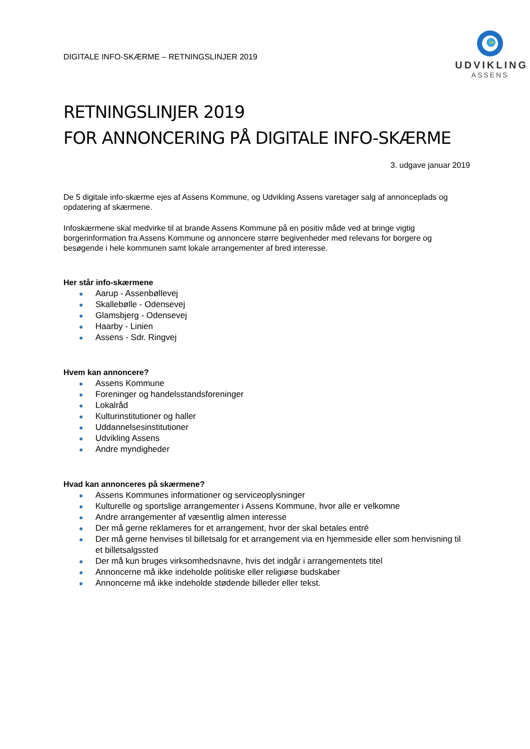DIGITALE INFO-SKÆRME – RETNINGSLINJER 2019
UDVIKLING
ASSENS
RETNINGSLINJER 2019
FOR ANNONCERING PÅ DIGITALE INFO-SKÆRME
3. udgave januar 2019
De 5 digitale info-skærme ejes af Assens Kommune, og Udvikling Assens varetager salg af annonceplads og opdatering af skærmene.
Infoskærmene skal medvirke til at brande Assens Kommune på en positiv måde ved at bringe vigtig borgerinformation fra Assens Kommune og annoncere større begivenheder med relevans for borgere og besøgende i hele kommunen samt lokale arrangementer af bred interesse.
Her står info-skærmene
● Aarup - Assenbøllevej
● Skallebølle - Odensevej
● Glamsbjerg - Odensevej
● Haarby - Linien
● Assens - Sdr. Ringvej
Hvem kan annoncere?
● Assens Kommune
● Foreninger og handelsstandsforeninger
● Lokalråd
● Kulturinstitutioner og haller
● Uddannelsesinstitutioner
● Udvikling Assens
● Andre myndigheder
Hvad kan annonceres på skærmene?
● Assens Kommunes informationer og serviceoplysninger
● Kulturelle og sportslige arrangementer i Assens Kommune, hvor alle er velkomne
● Andre arrangementer af væsentlig almen interesse
● Der må gerne reklameres for et arrangement, hvor der skal betales entré
● Der må gerne henvises til billetsalg for et arrangement via en hjemmeside eller som henvisning til et billetsalgssted
● Der må kun bruges virksomhedsnavne, hvis det indgår i arrangementets titel
● Annoncerne må ikke indeholde politiske eller religiøse budskaber
● Annoncerne må ikke indeholde stødende billeder eller tekst.